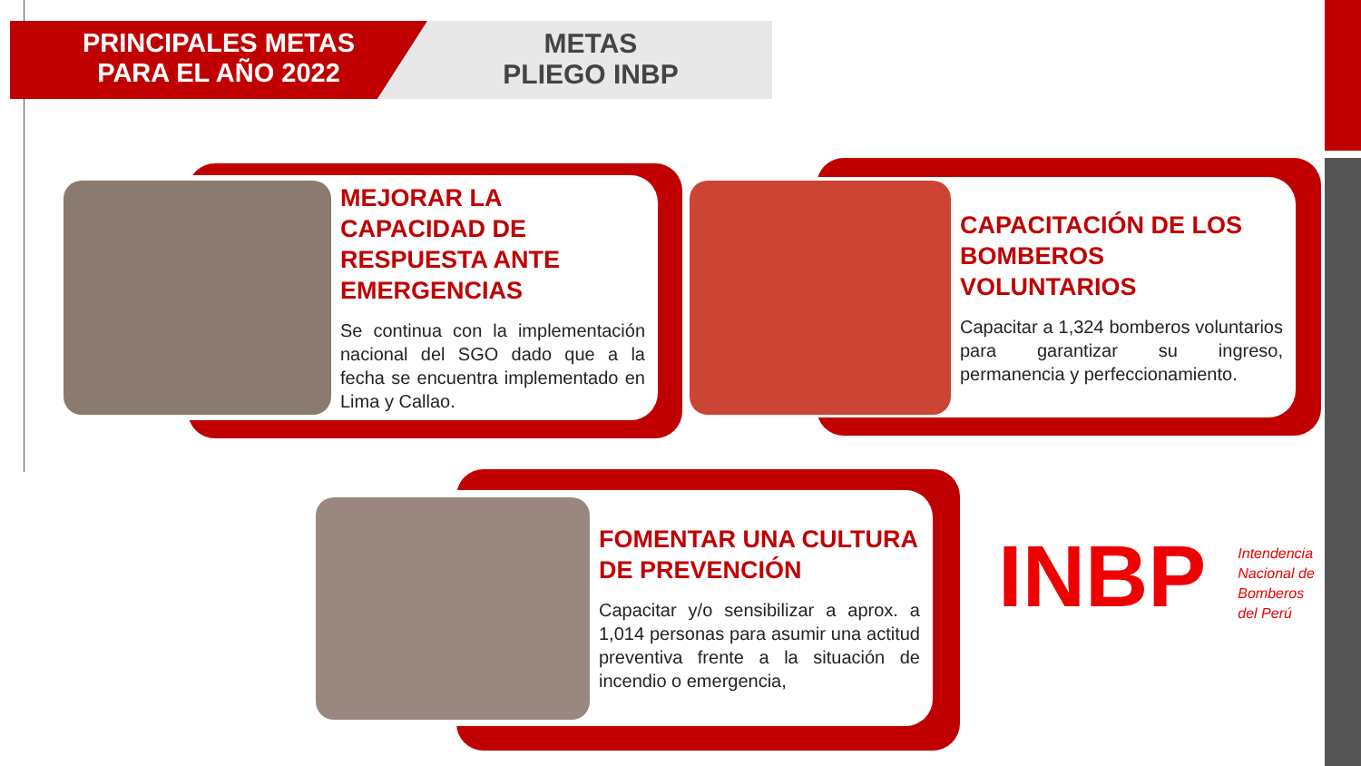PRINCIPALES METAS
PARA EL AÑO 2022
METAS
PLIEGO INBP
MEJORAR LA CAPACIDAD DE RESPUESTA ANTE EMERGENCIAS
Se continua con la implementación nacional del SGO dado que a la fecha se encuentra implementado en Lima y Callao.
CAPACITACIÓN DE LOS BOMBEROS VOLUNTARIOS
Capacitar a 1,324 bomberos voluntarios para garantizar su ingreso, permanencia y perfeccionamiento.
FOMENTAR UNA CULTURA DE PREVENCIÓN
Capacitar y/o sensibilizar a aprox. a 1,014 personas para asumir una actitud preventiva frente a la situación de incendio o emergencia,
INBP Intendencia
Nacional de
Bomberos
del Perú